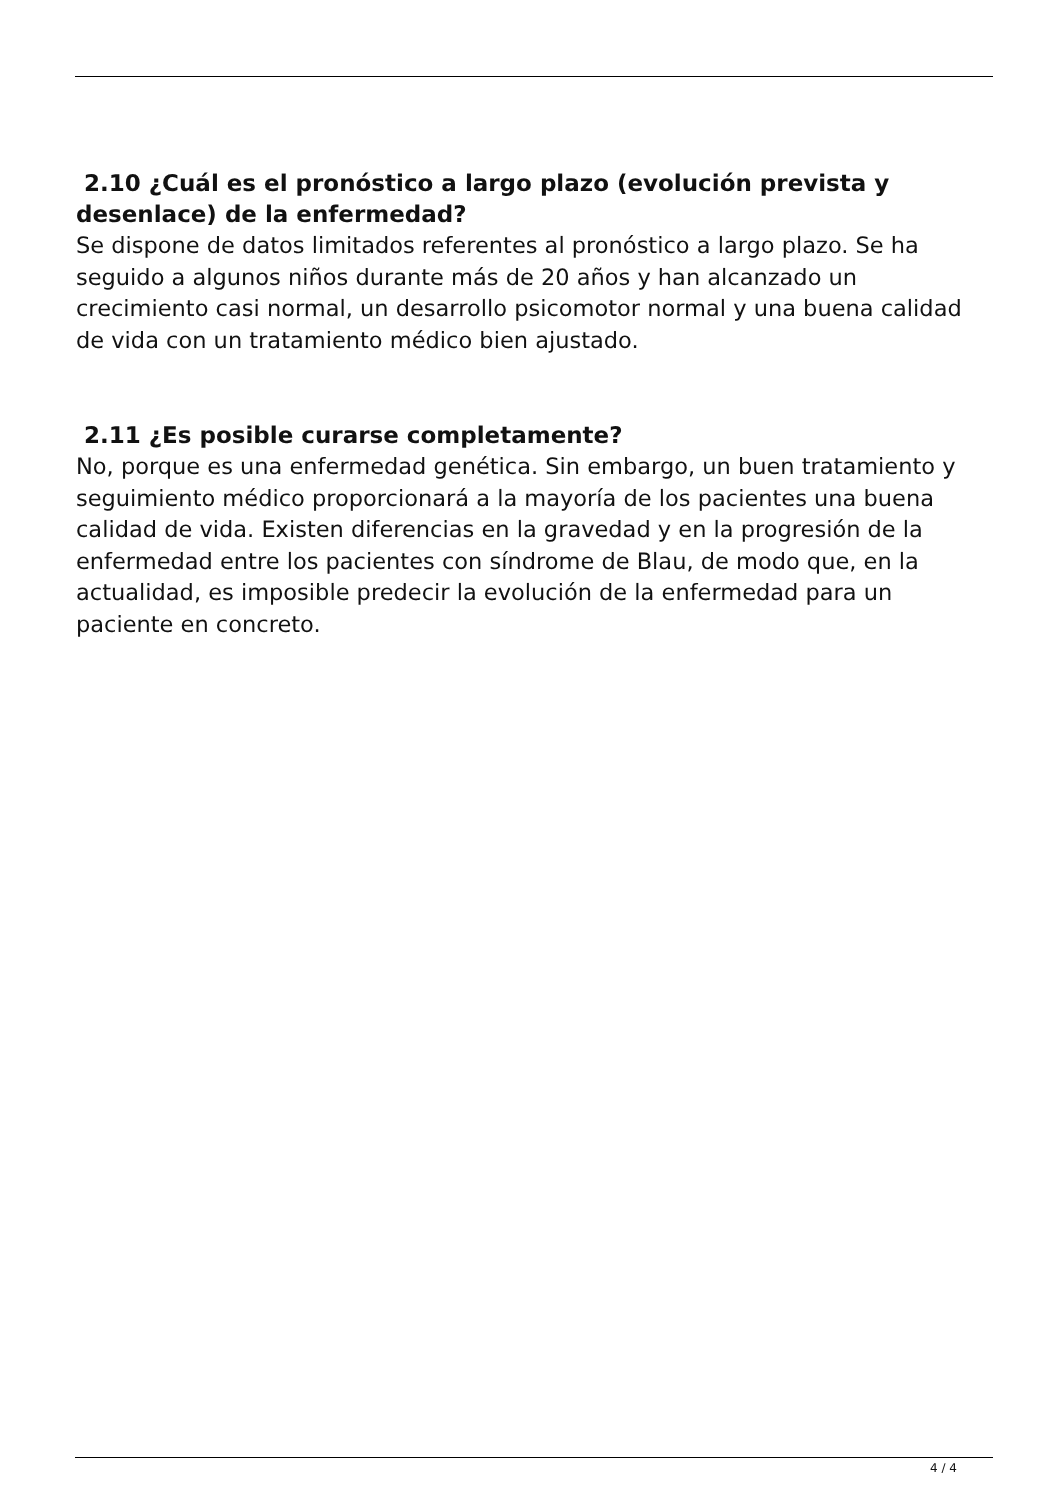2.10 ¿Cuál es el pronóstico a largo plazo (evolución prevista y desenlace) de la enfermedad?
Se dispone de datos limitados referentes al pronóstico a largo plazo. Se ha seguido a algunos niños durante más de 20 años y han alcanzado un crecimiento casi normal, un desarrollo psicomotor normal y una buena calidad de vida con un tratamiento médico bien ajustado.
2.11 ¿Es posible curarse completamente?
No, porque es una enfermedad genética. Sin embargo, un buen tratamiento y seguimiento médico proporcionará a la mayoría de los pacientes una buena calidad de vida. Existen diferencias en la gravedad y en la progresión de la enfermedad entre los pacientes con síndrome de Blau, de modo que, en la actualidad, es imposible predecir la evolución de la enfermedad para un paciente en concreto.
4 / 4